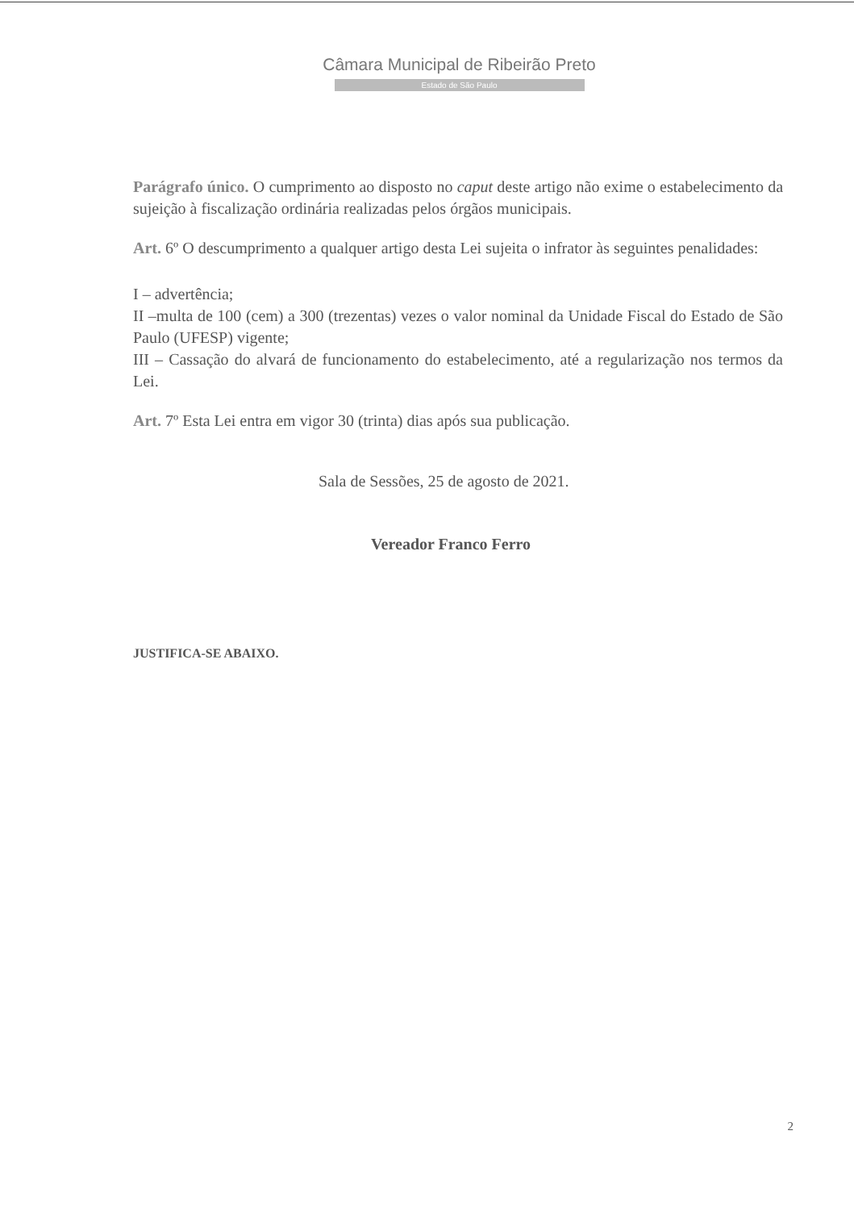Câmara Municipal de Ribeirão Preto
Estado de São Paulo
Parágrafo único. O cumprimento ao disposto no caput deste artigo não exime o estabelecimento da sujeição à fiscalização ordinária realizadas pelos órgãos municipais.
Art. 6º O descumprimento a qualquer artigo desta Lei sujeita o infrator às seguintes penalidades:
I – advertência;
II –multa de 100 (cem) a 300 (trezentas) vezes o valor nominal da Unidade Fiscal do Estado de São Paulo (UFESP) vigente;
III – Cassação do alvará de funcionamento do estabelecimento, até a regularização nos termos da Lei.
Art. 7º Esta Lei entra em vigor 30 (trinta) dias após sua publicação.
Sala de Sessões, 25 de agosto de 2021.
Vereador Franco Ferro
JUSTIFICA-SE ABAIXO.
2